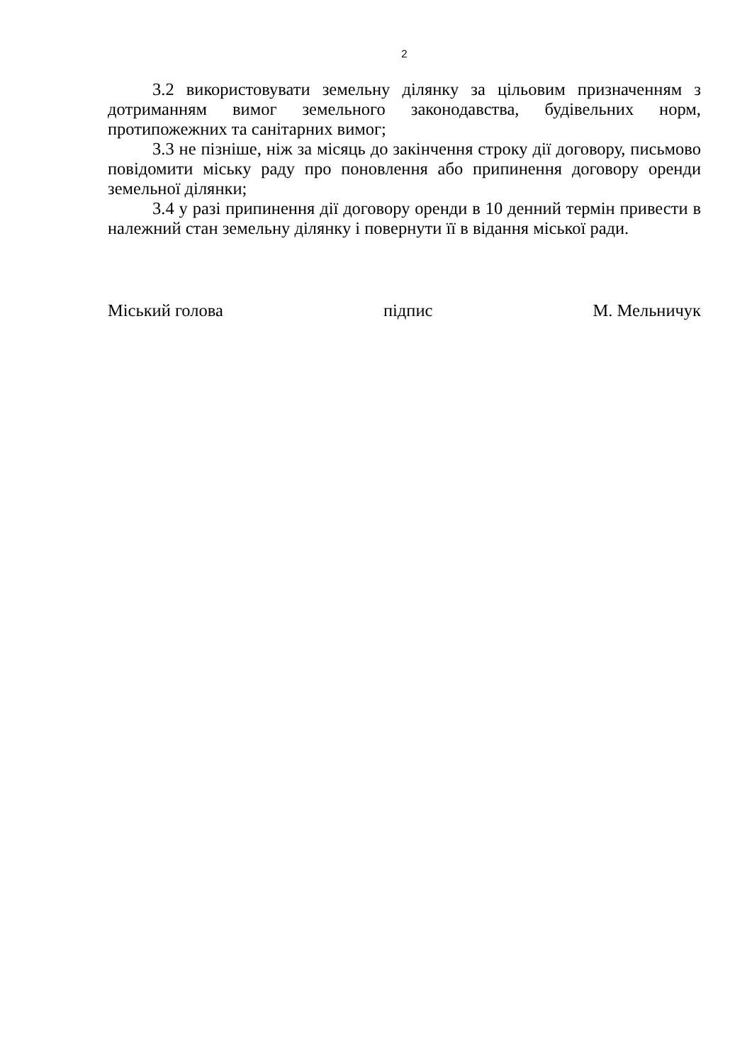2
3.2 використовувати земельну ділянку за цільовим призначенням з дотриманням вимог земельного законодавства, будівельних норм, протипожежних та санітарних вимог;
3.3 не пізніше, ніж за місяць до закінчення строку дії договору, письмово повідомити міську раду про поновлення або припинення договору оренди земельної ділянки;
3.4 у разі припинення дії договору оренди в 10 денний термін привести в належний стан земельну ділянку і повернути її в відання міської ради.
Міський голова підпис М. Мельничук